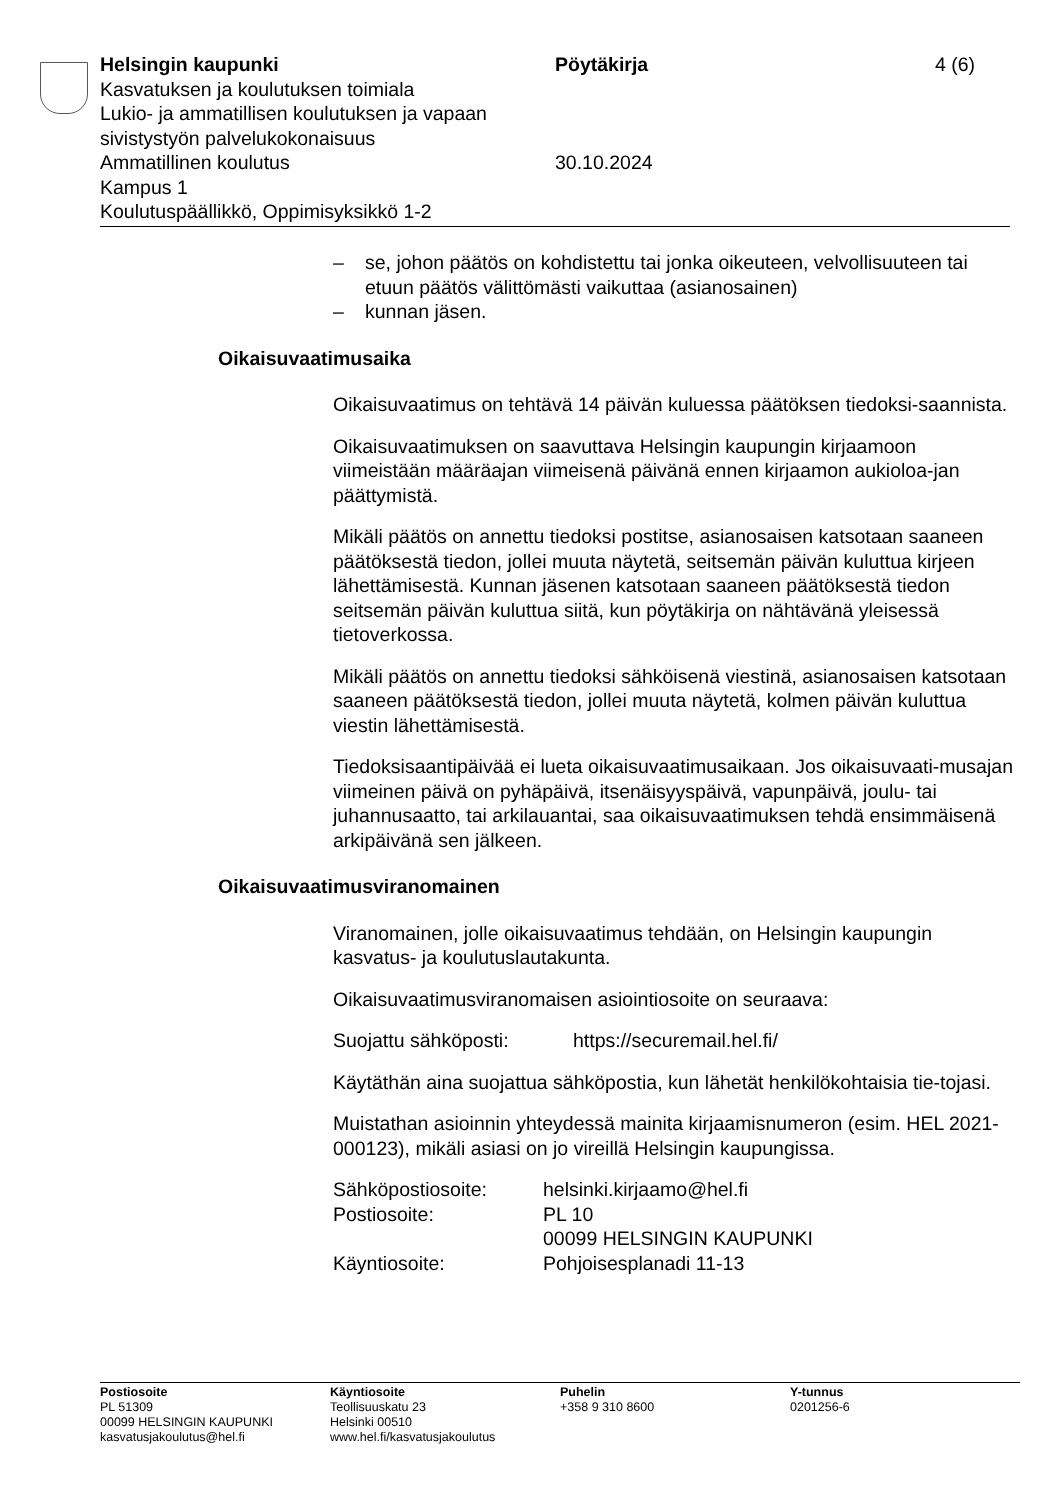Helsingin kaupunki Pöytäkirja 4 (6)
Kasvatuksen ja koulutuksen toimiala
Lukio- ja ammatillisen koulutuksen ja vapaan
sivistystyön palvelukokonaisuus
Ammatillinen koulutus 30.10.2024
Kampus 1
Koulutuspäällikkö, Oppimisyksikkö 1-2
– se, johon päätös on kohdistettu tai jonka oikeuteen, velvollisuuteen tai etuun päätös välittömästi vaikuttaa (asianosainen)
– kunnan jäsen.
Oikaisuvaatimusaika
Oikaisuvaatimus on tehtävä 14 päivän kuluessa päätöksen tiedoksi-saannista.
Oikaisuvaatimuksen on saavuttava Helsingin kaupungin kirjaamoon viimeistään määräajan viimeisenä päivänä ennen kirjaamon aukioloa-jan päättymistä.
Mikäli päätös on annettu tiedoksi postitse, asianosaisen katsotaan saaneen päätöksestä tiedon, jollei muuta näytetä, seitsemän päivän kuluttua kirjeen lähettämisestä. Kunnan jäsenen katsotaan saaneen päätöksestä tiedon seitsemän päivän kuluttua siitä, kun pöytäkirja on nähtävänä yleisessä tietoverkossa.
Mikäli päätös on annettu tiedoksi sähköisenä viestinä, asianosaisen katsotaan saaneen päätöksestä tiedon, jollei muuta näytetä, kolmen päivän kuluttua viestin lähettämisestä.
Tiedoksisaantipäivää ei lueta oikaisuvaatimusaikaan. Jos oikaisuvaati-musajan viimeinen päivä on pyhäpäivä, itsenäisyyspäivä, vapunpäivä, joulu- tai juhannusaatto, tai arkilauantai, saa oikaisuvaatimuksen tehdä ensimmäisenä arkipäivänä sen jälkeen.
Oikaisuvaatimusviranomainen
Viranomainen, jolle oikaisuvaatimus tehdään, on Helsingin kaupungin kasvatus- ja koulutuslautakunta.
Oikaisuvaatimusviranomaisen asiointiosoite on seuraava:
Suojattu sähköposti: https://securemail.hel.fi/
Käytäthän aina suojattua sähköpostia, kun lähetät henkilökohtaisia tie-tojasi.
Muistathan asioinnin yhteydessä mainita kirjaamisnumeron (esim. HEL 2021-000123), mikäli asiasi on jo vireillä Helsingin kaupungissa.
Sähköpostiosoite: helsinki.kirjaamo@hel.fi
Postiosoite: PL 10
00099 HELSINGIN KAUPUNKI
Käyntiosoite: Pohjoisesplanadi 11-13
Postiosoite
PL 51309
00099 HELSINGIN KAUPUNKI
kasvatusjakoulutus@hel.fi
Käyntiosoite
Teollisuuskatu 23
Helsinki 00510
www.hel.fi/kasvatusjakoulutus
Puhelin
+358 9 310 8600
Y-tunnus
0201256-6